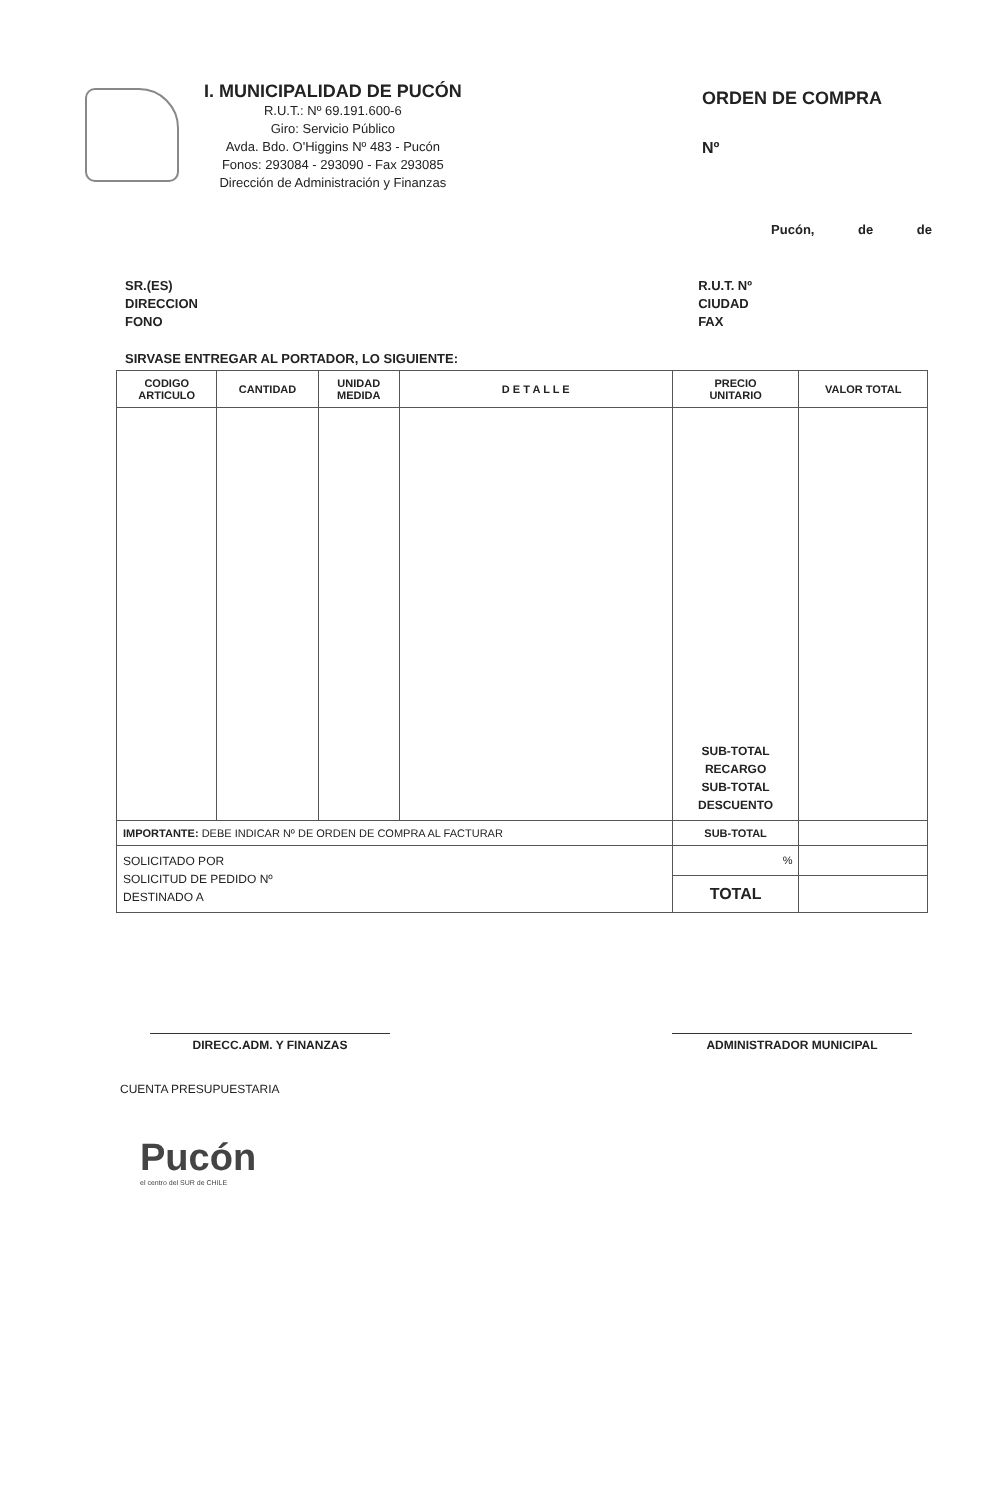I. MUNICIPALIDAD DE PUCÓN
R.U.T.: Nº 69.191.600-6
Giro: Servicio Público
Avda. Bdo. O'Higgins Nº 483 - Pucón
Fonos: 293084 - 293090 - Fax 293085
Dirección de Administración y Finanzas
ORDEN DE COMPRA
Nº
Pucón, de de
SR.(ES)
DIRECCION
FONO
R.U.T. Nº
CIUDAD
FAX
SIRVASE ENTREGAR AL PORTADOR, LO SIGUIENTE:
| CODIGO ARTICULO | CANTIDAD | UNIDAD MEDIDA | D E T A L L E | PRECIO UNITARIO | VALOR TOTAL |
| --- | --- | --- | --- | --- | --- |
| | | | | SUB-TOTAL RECARGO SUB-TOTAL DESCUENTO | |
| IMPORTANTE: DEBE INDICAR Nº DE ORDEN DE COMPRA AL FACTURAR | | | | SUB-TOTAL | |
| SOLICITADO POR SOLICITUD DE PEDIDO Nº DESTINADO A | | | | % | |
| | | | | TOTAL | |
DIRECC.ADM. Y FINANZAS ADMINISTRADOR MUNICIPAL
CUENTA PRESUPUESTARIA
Pucón
el centro del SUR de CHILE